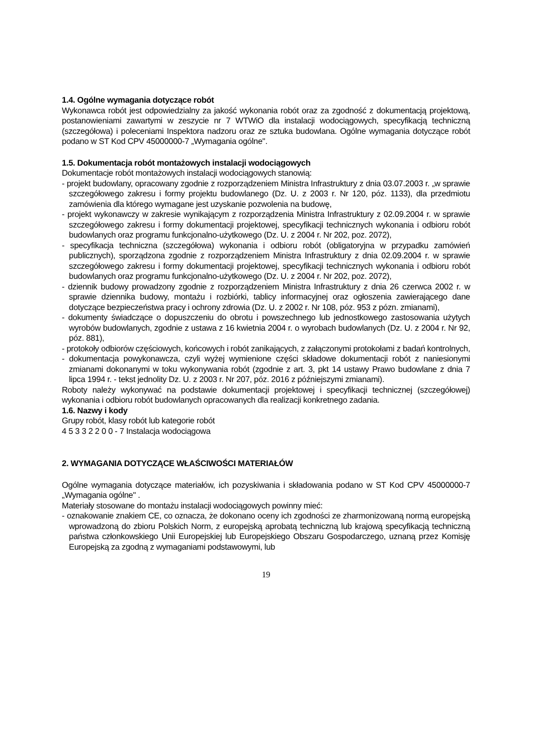1.4. Ogólne wymagania dotyczące robót
Wykonawca robót jest odpowiedzialny za jakość wykonania robót oraz za zgodność z dokumentacją projektową, postanowieniami zawartymi w zeszycie nr 7 WTWiO dla instalacji wodociągowych, specyfikacją techniczną (szczegółowa) i poleceniami Inspektora nadzoru oraz ze sztuka budowlana. Ogólne wymagania dotyczące robót podano w ST Kod CPV 45000000-7 „Wymagania ogólne".
1.5. Dokumentacja robót montażowych instalacji wodociągowych
Dokumentacje robót montażowych instalacji wodociągowych stanowią:
- projekt budowlany, opracowany zgodnie z rozporządzeniem Ministra Infrastruktury z dnia 03.07.2003 r. „w sprawie szczegółowego zakresu i formy projektu budowlanego (Dz. U. z 2003 r. Nr 120, póz. 1133), dla przedmiotu zamówienia dla którego wymagane jest uzyskanie pozwolenia na budowę,
- projekt wykonawczy w zakresie wynikającym z rozporządzenia Ministra Infrastruktury z 02.09.2004 r. w sprawie szczegółowego zakresu i formy dokumentacji projektowej, specyfikacji technicznych wykonania i odbioru robót budowlanych oraz programu funkcjonalno-użytkowego (Dz. U. z 2004 r. Nr 202, poz. 2072),
- specyfikacja techniczna (szczegółowa) wykonania i odbioru robót (obligatoryjna w przypadku zamówień publicznych), sporządzona zgodnie z rozporządzeniem Ministra Infrastruktury z dnia 02.09.2004 r. w sprawie szczegółowego zakresu i formy dokumentacji projektowej, specyfikacji technicznych wykonania i odbioru robót budowlanych oraz programu funkcjonalno-użytkowego (Dz. U. z 2004 r. Nr 202, poz. 2072),
- dziennik budowy prowadzony zgodnie z rozporządzeniem Ministra Infrastruktury z dnia 26 czerwca 2002 r. w sprawie dziennika budowy, montażu i rozbiórki, tablicy informacyjnej oraz ogłoszenia zawierającego dane dotyczące bezpieczeństwa pracy i ochrony zdrowia (Dz. U. z 2002 r. Nr 108, póz. 953 z pózn. zmianami),
- dokumenty świadczące o dopuszczeniu do obrotu i powszechnego lub jednostkowego zastosowania użytych wyrobów budowlanych, zgodnie z ustawa z 16 kwietnia 2004 r. o wyrobach budowlanych (Dz. U. z 2004 r. Nr 92, póz. 881),
- protokoły odbiorów częściowych, końcowych i robót zanikających, z załączonymi protokołami z badań kontrolnych,
- dokumentacja powykonawcza, czyli wyżej wymienione części składowe dokumentacji robót z naniesionymi zmianami dokonanymi w toku wykonywania robót (zgodnie z art. 3, pkt 14 ustawy Prawo budowlane z dnia 7 lipca 1994 r. - tekst jednolity Dz. U. z 2003 r. Nr 207, póz. 2016 z późniejszymi zmianami).
Roboty należy wykonywać na podstawie dokumentacji projektowej i specyfikacji technicznej (szczegółowej) wykonania i odbioru robót budowlanych opracowanych dla realizacji konkretnego zadania.
1.6. Nazwy i kody
Grupy robót, klasy robót lub kategorie robót
4 5 3 3 2 2 0 0 - 7 Instalacja wodociągowa
2. WYMAGANIA DOTYCZĄCE WŁAŚCIWOŚCI MATERIAŁÓW
Ogólne wymagania dotyczące materiałów, ich pozyskiwania i składowania podano w ST Kod CPV 45000000-7 „Wymagania ogólne" .
Materiały stosowane do montażu instalacji wodociągowych powinny mieć:
- oznakowanie znakiem CE, co oznacza, że dokonano oceny ich zgodności ze zharmonizowaną normą europejską wprowadzoną do zbioru Polskich Norm, z europejską aprobatą techniczną lub krajową specyfikacją techniczną państwa członkowskiego Unii Europejskiej lub Europejskiego Obszaru Gospodarczego, uznaną przez Komisję Europejską za zgodną z wymaganiami podstawowymi, lub
19